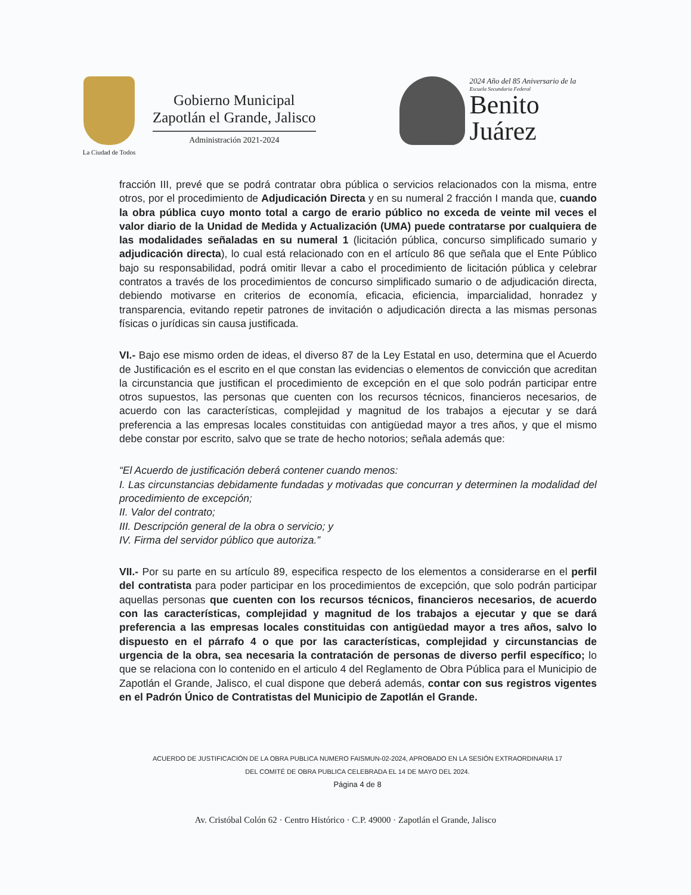La Ciudad de Todos
Gobierno Municipal
Zapotlán el Grande, Jalisco
Administración 2021-2024
2024 Año del 85 Aniversario de la
Escuela Secundaria Federal
Benito
Juárez
fracción III, prevé que se podrá contratar obra pública o servicios relacionados con la misma, entre otros, por el procedimiento de Adjudicación Directa y en su numeral 2 fracción I manda que, cuando la obra pública cuyo monto total a cargo de erario público no exceda de veinte mil veces el valor diario de la Unidad de Medida y Actualización (UMA) puede contratarse por cualquiera de las modalidades señaladas en su numeral 1 (licitación pública, concurso simplificado sumario y adjudicación directa), lo cual está relacionado con en el artículo 86 que señala que el Ente Público bajo su responsabilidad, podrá omitir llevar a cabo el procedimiento de licitación pública y celebrar contratos a través de los procedimientos de concurso simplificado sumario o de adjudicación directa, debiendo motivarse en criterios de economía, eficacia, eficiencia, imparcialidad, honradez y transparencia, evitando repetir patrones de invitación o adjudicación directa a las mismas personas físicas o jurídicas sin causa justificada.
VI.- Bajo ese mismo orden de ideas, el diverso 87 de la Ley Estatal en uso, determina que el Acuerdo de Justificación es el escrito en el que constan las evidencias o elementos de convicción que acreditan la circunstancia que justifican el procedimiento de excepción en el que solo podrán participar entre otros supuestos, las personas que cuenten con los recursos técnicos, financieros necesarios, de acuerdo con las características, complejidad y magnitud de los trabajos a ejecutar y se dará preferencia a las empresas locales constituidas con antigüedad mayor a tres años, y que el mismo debe constar por escrito, salvo que se trate de hecho notorios; señala además que:
“El Acuerdo de justificación deberá contener cuando menos:
I. Las circunstancias debidamente fundadas y motivadas que concurran y determinen la modalidad del procedimiento de excepción;
II. Valor del contrato;
III. Descripción general de la obra o servicio; y
IV. Firma del servidor público que autoriza.”
VII.- Por su parte en su artículo 89, especifica respecto de los elementos a considerarse en el perfil del contratista para poder participar en los procedimientos de excepción, que solo podrán participar aquellas personas que cuenten con los recursos técnicos, financieros necesarios, de acuerdo con las características, complejidad y magnitud de los trabajos a ejecutar y que se dará preferencia a las empresas locales constituidas con antigüedad mayor a tres años, salvo lo dispuesto en el párrafo 4 o que por las características, complejidad y circunstancias de urgencia de la obra, sea necesaria la contratación de personas de diverso perfil específico; lo que se relaciona con lo contenido en el articulo 4 del Reglamento de Obra Pública para el Municipio de Zapotlán el Grande, Jalisco, el cual dispone que deberá además, contar con sus registros vigentes en el Padrón Único de Contratistas del Municipio de Zapotlán el Grande.
ACUERDO DE JUSTIFICACIÓN DE LA OBRA PUBLICA NUMERO FAISMUN-02-2024, APROBADO EN LA SESIÓN EXTRAORDINARIA 17
DEL COMITÉ DE OBRA PUBLICA CELEBRADA EL 14 DE MAYO DEL 2024.
Página 4 de 8
Av. Cristóbal Colón 62 · Centro Histórico · C.P. 49000 · Zapotlán el Grande, Jalisco